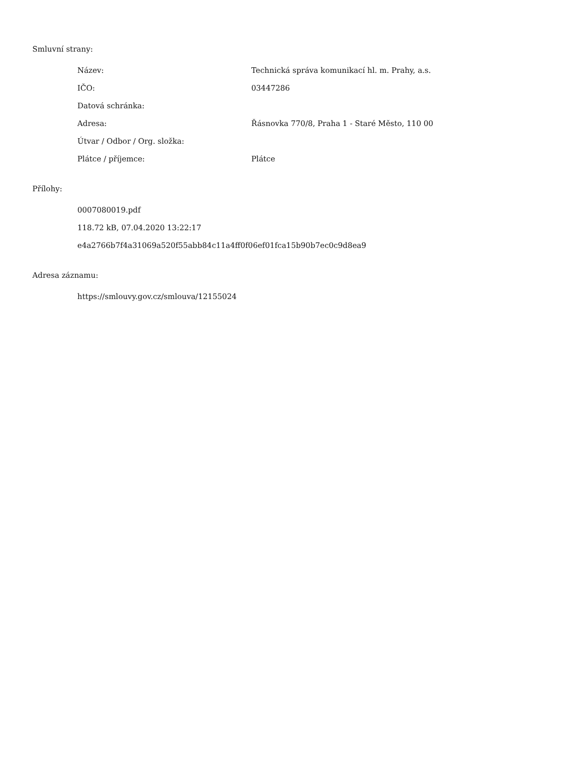Smluvní strany:
| Název: | Technická správa komunikací hl. m. Prahy, a.s. |
| IČO: | 03447286 |
| Datová schránka: | |
| Adresa: | Řásnovka 770/8, Praha 1 - Staré Město, 110 00 |
| Útvar / Odbor / Org. složka: | |
| Plátce / příjemce: | Plátce |
Přílohy:
0007080019.pdf
118.72 kB, 07.04.2020 13:22:17
e4a2766b7f4a31069a520f55abb84c11a4ff0f06ef01fca15b90b7ec0c9d8ea9
Adresa záznamu:
https://smlouvy.gov.cz/smlouva/12155024